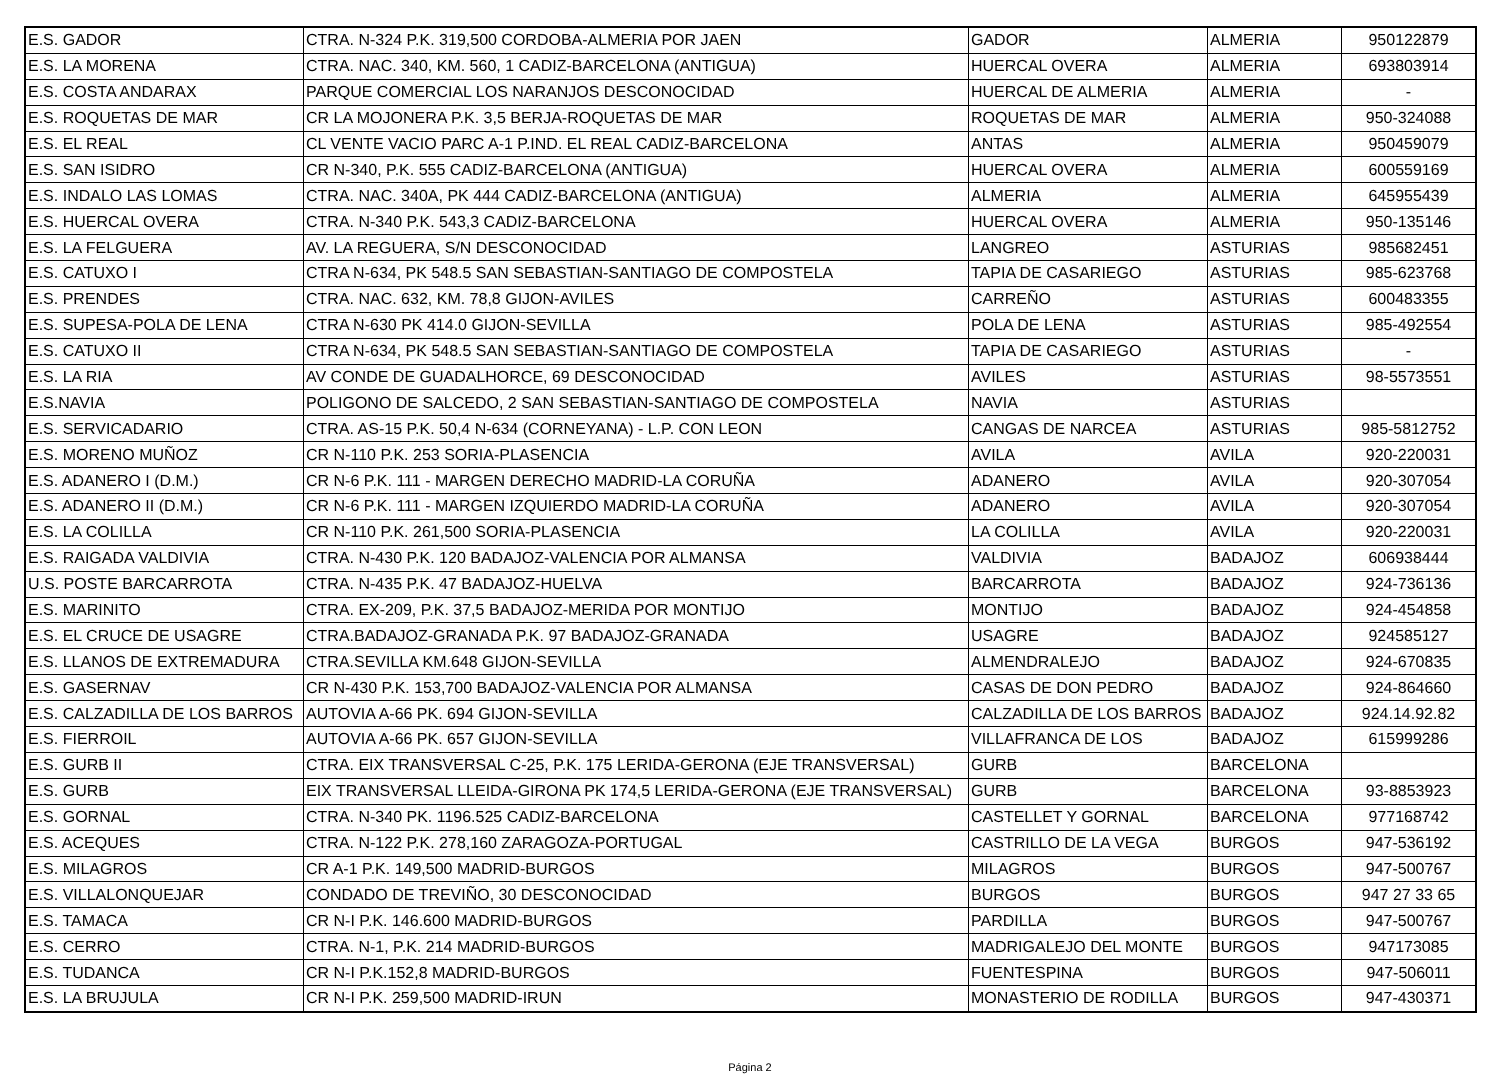| E.S. GADOR | CTRA. N-324 P.K. 319,500 CORDOBA-ALMERIA POR JAEN | GADOR | ALMERIA | 950122879 |
| E.S. LA MORENA | CTRA. NAC. 340, KM. 560, 1 CADIZ-BARCELONA (ANTIGUA) | HUERCAL OVERA | ALMERIA | 693803914 |
| E.S. COSTA ANDARAX | PARQUE COMERCIAL LOS NARANJOS DESCONOCIDAD | HUERCAL DE ALMERIA | ALMERIA | - |
| E.S. ROQUETAS DE MAR | CR LA MOJONERA P.K. 3,5 BERJA-ROQUETAS DE MAR | ROQUETAS DE MAR | ALMERIA | 950-324088 |
| E.S. EL REAL | CL VENTE VACIO PARC A-1 P.IND. EL REAL CADIZ-BARCELONA | ANTAS | ALMERIA | 950459079 |
| E.S. SAN ISIDRO | CR N-340, P.K. 555 CADIZ-BARCELONA (ANTIGUA) | HUERCAL OVERA | ALMERIA | 600559169 |
| E.S. INDALO LAS LOMAS | CTRA. NAC. 340A, PK 444 CADIZ-BARCELONA (ANTIGUA) | ALMERIA | ALMERIA | 645955439 |
| E.S. HUERCAL OVERA | CTRA. N-340 P.K. 543,3 CADIZ-BARCELONA | HUERCAL OVERA | ALMERIA | 950-135146 |
| E.S. LA FELGUERA | AV. LA REGUERA, S/N DESCONOCIDAD | LANGREO | ASTURIAS | 985682451 |
| E.S. CATUXO I | CTRA N-634, PK 548.5 SAN SEBASTIAN-SANTIAGO DE COMPOSTELA | TAPIA DE CASARIEGO | ASTURIAS | 985-623768 |
| E.S. PRENDES | CTRA. NAC. 632, KM. 78,8 GIJON-AVILES | CARREÑO | ASTURIAS | 600483355 |
| E.S. SUPESA-POLA DE LENA | CTRA N-630 PK 414.0 GIJON-SEVILLA | POLA DE LENA | ASTURIAS | 985-492554 |
| E.S. CATUXO II | CTRA N-634, PK 548.5 SAN SEBASTIAN-SANTIAGO DE COMPOSTELA | TAPIA DE CASARIEGO | ASTURIAS | - |
| E.S. LA RIA | AV CONDE DE GUADALHORCE, 69 DESCONOCIDAD | AVILES | ASTURIAS | 98-5573551 |
| E.S.NAVIA | POLIGONO DE SALCEDO, 2 SAN SEBASTIAN-SANTIAGO DE COMPOSTELA | NAVIA | ASTURIAS | |
| E.S. SERVICADARIO | CTRA. AS-15 P.K. 50,4 N-634 (CORNEYANA) - L.P. CON LEON | CANGAS DE NARCEA | ASTURIAS | 985-5812752 |
| E.S. MORENO MUÑOZ | CR N-110 P.K. 253 SORIA-PLASENCIA | AVILA | AVILA | 920-220031 |
| E.S. ADANERO I (D.M.) | CR N-6 P.K. 111 - MARGEN DERECHO MADRID-LA CORUÑA | ADANERO | AVILA | 920-307054 |
| E.S. ADANERO II (D.M.) | CR N-6 P.K. 111 - MARGEN IZQUIERDO MADRID-LA CORUÑA | ADANERO | AVILA | 920-307054 |
| E.S. LA COLILLA | CR N-110 P.K. 261,500 SORIA-PLASENCIA | LA COLILLA | AVILA | 920-220031 |
| E.S. RAIGADA VALDIVIA | CTRA. N-430 P.K. 120 BADAJOZ-VALENCIA POR ALMANSA | VALDIVIA | BADAJOZ | 606938444 |
| U.S. POSTE BARCARROTA | CTRA. N-435 P.K. 47 BADAJOZ-HUELVA | BARCARROTA | BADAJOZ | 924-736136 |
| E.S. MARINITO | CTRA. EX-209, P.K. 37,5 BADAJOZ-MERIDA POR MONTIJO | MONTIJO | BADAJOZ | 924-454858 |
| E.S. EL CRUCE DE USAGRE | CTRA.BADAJOZ-GRANADA P.K. 97 BADAJOZ-GRANADA | USAGRE | BADAJOZ | 924585127 |
| E.S. LLANOS DE EXTREMADURA | CTRA.SEVILLA KM.648 GIJON-SEVILLA | ALMENDRALEJO | BADAJOZ | 924-670835 |
| E.S. GASERNAV | CR N-430 P.K. 153,700 BADAJOZ-VALENCIA POR ALMANSA | CASAS DE DON PEDRO | BADAJOZ | 924-864660 |
| E.S. CALZADILLA DE LOS BARROS | AUTOVIA A-66 PK. 694 GIJON-SEVILLA | CALZADILLA DE LOS BARROS | BADAJOZ | 924.14.92.82 |
| E.S. FIERROIL | AUTOVIA A-66 PK. 657 GIJON-SEVILLA | VILLAFRANCA DE LOS | BADAJOZ | 615999286 |
| E.S. GURB II | CTRA. EIX TRANSVERSAL C-25, P.K. 175 LERIDA-GERONA (EJE TRANSVERSAL) | GURB | BARCELONA | |
| E.S. GURB | EIX TRANSVERSAL LLEIDA-GIRONA PK 174,5 LERIDA-GERONA (EJE TRANSVERSAL) | GURB | BARCELONA | 93-8853923 |
| E.S. GORNAL | CTRA. N-340 PK. 1196.525 CADIZ-BARCELONA | CASTELLET Y GORNAL | BARCELONA | 977168742 |
| E.S. ACEQUES | CTRA. N-122 P.K. 278,160 ZARAGOZA-PORTUGAL | CASTRILLO DE LA VEGA | BURGOS | 947-536192 |
| E.S. MILAGROS | CR A-1 P.K. 149,500 MADRID-BURGOS | MILAGROS | BURGOS | 947-500767 |
| E.S. VILLALONQUEJAR | CONDADO DE TREVIÑO, 30 DESCONOCIDAD | BURGOS | BURGOS | 947 27 33 65 |
| E.S. TAMACA | CR N-I P.K. 146.600 MADRID-BURGOS | PARDILLA | BURGOS | 947-500767 |
| E.S. CERRO | CTRA. N-1, P.K. 214 MADRID-BURGOS | MADRIGALEJO DEL MONTE | BURGOS | 947173085 |
| E.S. TUDANCA | CR N-I P.K.152,8 MADRID-BURGOS | FUENTESPINA | BURGOS | 947-506011 |
| E.S. LA BRUJULA | CR N-I P.K. 259,500 MADRID-IRUN | MONASTERIO DE RODILLA | BURGOS | 947-430371 |
Página 2